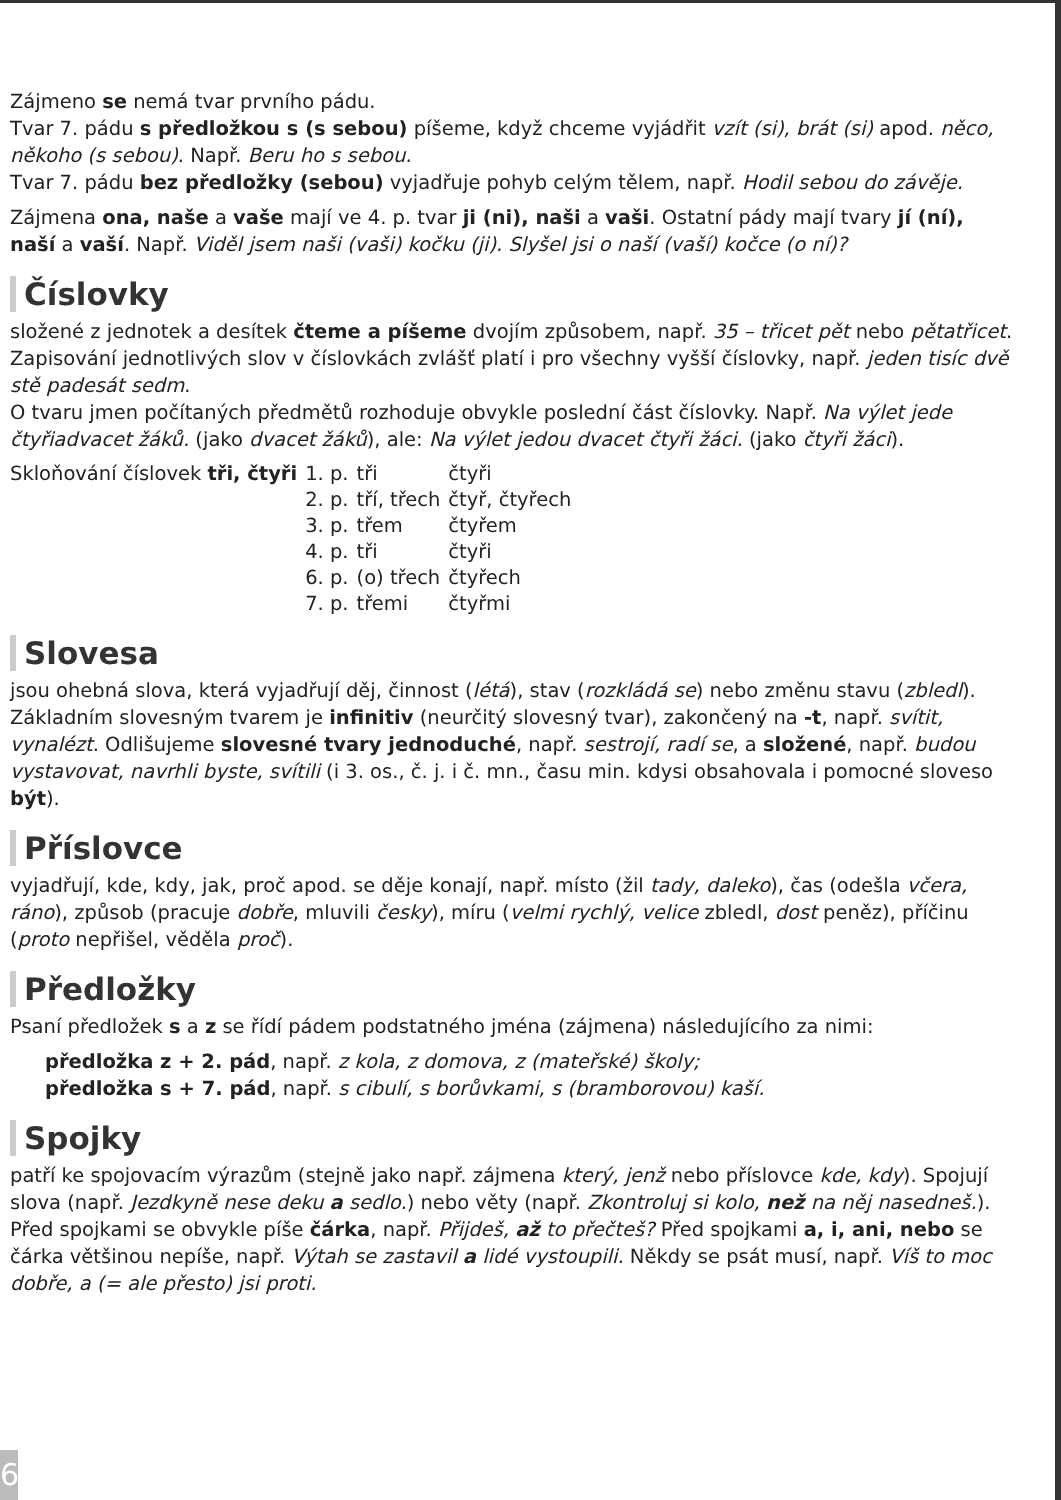Zájmeno se nemá tvar prvního pádu.
Tvar 7. pádu s předložkou s (s sebou) píšeme, když chceme vyjádřit vzít (si), brát (si) apod. něco, někoho (s sebou). Např. Beru ho s sebou.
Tvar 7. pádu bez předložky (sebou) vyjadřuje pohyb celým tělem, např. Hodil sebou do závěje.
Zájmena ona, naše a vaše mají ve 4. p. tvar ji (ni), naši a vaši. Ostatní pády mají tvary jí (ní), naší a vaší. Např. Viděl jsem naši (vaši) kočku (ji). Slyšel jsi o naší (vaší) kočce (o ní)?
Číslovky
složené z jednotek a desítek čteme a píšeme dvojím způsobem, např. 35 – třicet pět nebo pětatřicet. Zapisování jednotlivých slov v číslovkách zvlášť platí i pro všechny vyšší číslovky, např. jeden tisíc dvě stě padesát sedm.
O tvaru jmen počítaných předmětů rozhoduje obvykle poslední část číslovky. Např. Na výlet jede čtyřiadvacet žáků. (jako dvacet žáků), ale: Na výlet jedou dvacet čtyři žáci. (jako čtyři žáci).
| Skloňování číslovek tři, čtyři | 1. p. | tři | čtyři |
| | 2. p. | tří, třech | čtyř, čtyřech |
| | 3. p. | třem | čtyřem |
| | 4. p. | tři | čtyři |
| | 6. p. | (o) třech | čtyřech |
| | 7. p. | třemi | čtyřmi |
Slovesa
jsou ohebná slova, která vyjadřují děj, činnost (létá), stav (rozkládá se) nebo změnu stavu (zbledl). Základním slovesným tvarem je infinitiv (neurčitý slovesný tvar), zakončený na -t, např. svítit, vynalézt. Odlišujeme slovesné tvary jednoduché, např. sestrojí, radí se, a složené, např. budou vystavovat, navrhli byste, svítili (i 3. os., č. j. i č. mn., času min. kdysi obsahovala i pomocné sloveso být).
Příslovce
vyjadřují, kde, kdy, jak, proč apod. se děje konají, např. místo (žil tady, daleko), čas (odešla včera, ráno), způsob (pracuje dobře, mluvili česky), míru (velmi rychlý, velice zbledl, dost peněz), příčinu (proto nepřišel, věděla proč).
Předložky
Psaní předložek s a z se řídí pádem podstatného jména (zájmena) následujícího za nimi:
předložka z + 2. pád, např. z kola, z domova, z (mateřské) školy;
předložka s + 7. pád, např. s cibulí, s borůvkami, s (bramborovou) kaší.
Spojky
patří ke spojovacím výrazům (stejně jako např. zájmena který, jenž nebo příslovce kde, kdy). Spojují slova (např. Jezdkyně nese deku a sedlo.) nebo věty (např. Zkontroluj si kolo, než na něj nasedneš.).
Před spojkami se obvykle píše čárka, např. Přijdeš, až to přečteš? Před spojkami a, i, ani, nebo se čárka většinou nepíše, např. Výtah se zastavil a lidé vystoupili. Někdy se psát musí, např. Víš to moc dobře, a (= ale přesto) jsi proti.
6